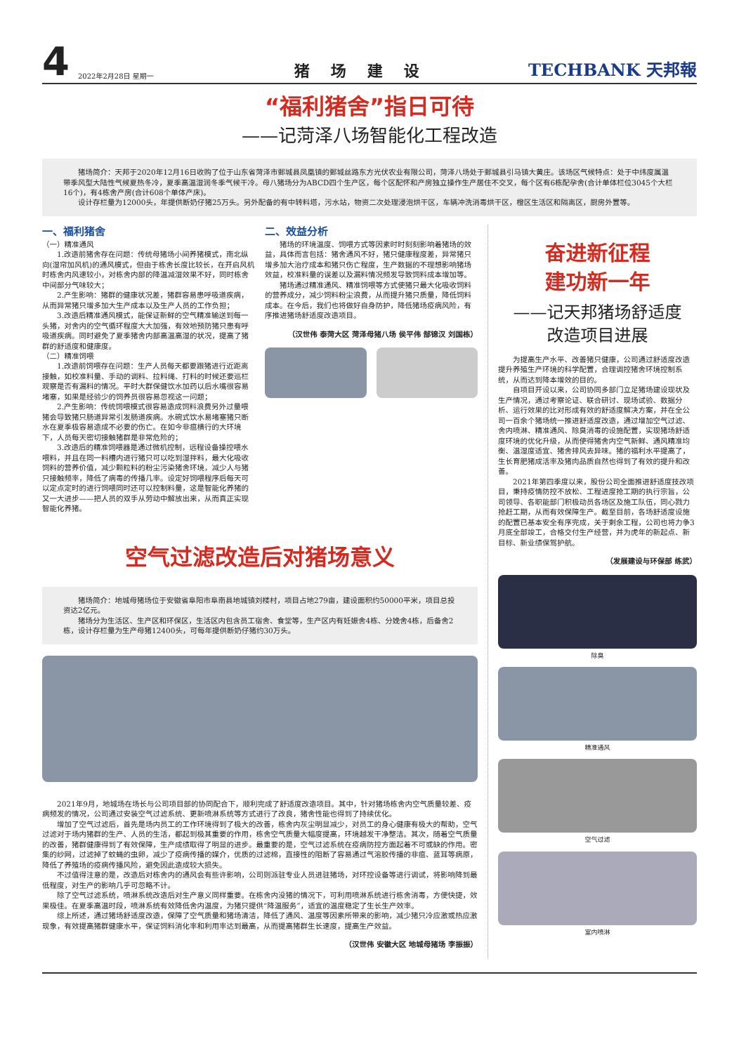4 2022年2月28日 星期一 猪场建设 TECHBANK 天邦報
“福利猪舍”指日可待
——记菏泽八场智能化工程改造
猪场简介：天邦于2020年12月16日收购了位于山东省菏泽市鄄城县凤凰镇的鄄城丝路东方光伏农业有限公司，菏泽八场处于鄄城县引马镇大黄庄。该场区气候特点：处于中纬度属温带季风型大陆性气候夏热冬冷，夏季高温湿润冬季气候干冷。母八猪场分为ABCD四个生产区，每个区配怀和产房独立操作生产居住不交叉，每个区有6栋配孕舍(合计单体栏位3045个大栏16个)，有4栋舍产房(合计608个单体产床)。
设计存栏量为12000头，年提供断奶仔猪25万头。另外配备的有中转料塔，污水站，物资二次处理浸泡烘干区，车辆冲洗消毒烘干区，橙区生活区和隔离区，厨房外置等。
一、福利猪舍
（一）精准通风
1.改造前猪舍存在问题：传统母猪场小间养猪模式，南北纵向(湿帘加风机)的通风模式，但由于栋舍长度比较长，在开启风机时栋舍内风速较小，对栋舍内部的降温减湿效果不好，同时栋舍中间部分气味较大；
2.产生影响：猪群的健康状况差，猪群容易患呼吸道疾病，从而异常猪只增多加大生产成本以及生产人员的工作负担；
3.改造后精准通风模式，能保证新鲜的空气精准输送到每一头猪，对舍内的空气循环程度大大加强，有效地预防猪只患有呼吸道疾病。同时避免了夏季猪舍内部高温高湿的状况，提高了猪群的舒适度和健康度。
（二）精准饲喂
1.改造前饲喂存在问题：生产人员每天都要跟猪进行近距离接触，如校准料量、手动的调料、拉料绳、打料的时候还要巡栏观察是否有漏料的情况。平时大群保健饮水加药以后水嘴很容易堵塞，如果是经验少的饲养员很容易忽视这一问题；
2.产生影响：传统饲喂模式很容易造成饲料浪费另外过量喂猪会导致猪只肠道异常引发肠道疾病。水碗式饮水易堵塞猪只断水在夏季极容易造成不必要的伤亡。在如今非瘟横行的大环境下，人员每天密切接触猪群是非常危险的；
3.改造后的精准饲喂器是通过微机控制，远程设备操控喂水喂料，并且在同一料槽内进行猪只可以吃到湿拌料，最大化吸收饲料的营养价值，减少颗粒料的粉尘污染猪舍环境，减少人与猪只接触频率，降低了病毒的传播几率。设定好饲喂程序后每天可以定点定时的进行饲喂同时还可以控制料量，这是智能化养猪的又一大进步——把人员的双手从劳动中解放出来，从而真正实现智能化养猪。
二、效益分析
猪场的环境温度、饲喂方式等因素时时刻刻影响着猪场的效益，具体而言包括：猪舍通风不好，猪只健康程度差，异常猪只增多加大治疗成本和猪只伤亡程度，生产数据的不理想影响猪场效益，校准料量的误差以及漏料情况频发导致饲料成本增加等。
猪场通过精准通风、精准饲喂等方式使猪只最大化吸收饲料的营养成分，减少饲料粉尘浪费，从而提升猪只质量，降低饲料成本。在今后，我们也将做好自身防护，降低猪场疫病风险，有序推进猪场舒适度改造项目。
（汉世伟 泰菏大区 菏泽母猪八场 侯平伟 郜锦汉 刘国栋）
空气过滤改造后对猪场意义
猪场简介：地城母猪场位于安徽省阜阳市阜南县地城镇刘楼村，项目占地279亩，建设面积约50000平米，项目总投资达2亿元。
猪场分为生活区、生产区和环保区，生活区内包含员工宿舍、食堂等，生产区内有妊娠舍4栋、分娩舍4栋，后备舍2栋，设计存栏量为生产母猪12400头，可每年提供断奶仔猪约30万头。
2021年9月，地城场在场长与公司项目部的协同配合下，顺利完成了舒适度改造项目。其中，针对猪场栋舍内空气质量较差、疫病频发的情况，公司通过安装空气过滤系统、更新喷淋系统等方式进行了改良，猪舍性能也得到了持续优化。
增加了空气过滤后，首先是场内员工的工作环境得到了极大的改善，栋舍内灰尘明显减少，对员工的身心健康有极大的帮助，空气过滤对于场内猪群的生产、人员的生活，都起到极其重要的作用，栋舍空气质量大幅度提高，环境越发干净整洁。其次，随着空气质量的改善，猪群健康得到了有效保障，生产成绩取得了明显的进步。最重要的是，空气过滤系统在疫病防控方面起着不可或缺的作用。密集的纱网，过滤掉了蚊蝇的虫卵，减少了疫病传播的媒介，优质的过滤棉，直接性的阻断了容易通过气溶胶传播的非瘟、蓝耳等病原，降低了养殖场的疫病传播风险，避免因此造成较大损失。
不过值得注意的是，改造后对栋舍内的通风会有些许影响，公司则派驻专业人员进驻猪场，对环控设备等进行调试，将影响降到最低程度，对生产的影响几乎可忽略不计。
除了空气过滤系统，喷淋系统改造后对生产意义同样重要。在栋舍内没猪的情况下，可利用喷淋系统进行栋舍消毒，方便快捷，效果极佳。在夏季高温时段，喷淋系统有效降低舍内温度，为猪只提供“降温服务”，适宜的温度稳定了生长生产效率。
综上所述，通过猪场舒适度改造，保障了空气质量和猪场清洁，降低了通风、温度等因素所带来的影响，减少猪只冷应激或热应激现象，有效提高猪群健康水平，保证饲料消化率和利用率达到最高，从而提高猪群生长速度，提高生产效益。
（汉世伟 安徽大区 地城母猪场 李振振）
奋进新征程
建功新一年
——记天邦猪场舒适度
改造项目进展
为提高生产水平、改善猪只健康，公司通过舒适度改造提升养殖生产环境的科学配置，合理调控猪舍环境控制系统，从而达到降本增效的目的。
自项目开设以来，公司协同多部门立足猪场建设现状及生产情况，通过考察论证、联合研讨、现场试验、数据分析、运行效果的比对形成有效的舒适度解决方案，并在全公司一百余个猪场统一推进舒适度改造，通过增加空气过滤、舍内喷淋、精准通风、除臭消毒的设施配置，实现猪场舒适度环境的优化升级，从而使得猪舍内空气新鲜、通风精准均衡、温湿度适宜、猪舍排风去异味。猪的福利水平提高了，生长育肥猪成活率及猪肉品质自然也得到了有效的提升和改善。
2021年第四季度以来，股份公司全面推进舒适度技改项目，秉持疫情防控不放松、工程进度抢工期的执行宗旨，公司领导、各职能部门积极动员各场区及施工队伍，同心戮力抢赶工期，从而有效保障生产。截至目前，各场舒适度设施的配置已基本安全有序完成，关于剩余工程，公司也将力争3月底全部竣工，合格交付生产经营，并为虎年的新起点、新目标、新业绩保驾护航。
（发展建设与环保部 练武）
除臭
精准通风
空气过滤
室内喷淋